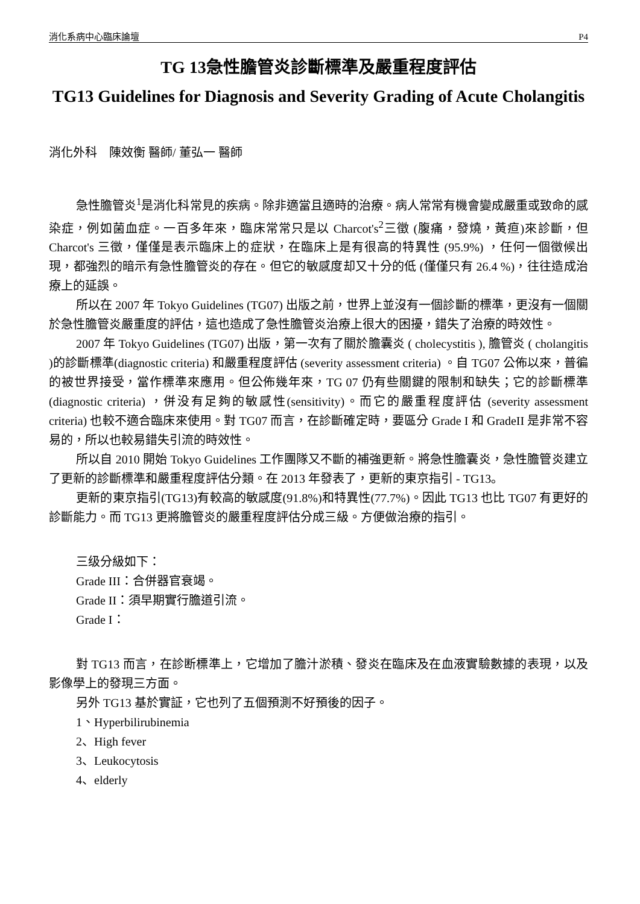消化系病中心臨床論壇 P4
TG 13急性膽管炎診斷標準及嚴重程度評估
TG13 Guidelines for Diagnosis and Severity Grading of Acute Cholangitis
消化外科　陳效衡 醫師/ 董弘一 醫師
急性膽管炎<sup>1</sup>是消化科常見的疾病。除非適當且適時的治療。病人常常有機會變成嚴重或致命的感染症，例如菌血症。一百多年來，臨床常常只是以 Charcot's<sup>2</sup>三徵 (腹痛，發燒，黃疸)來診斷，但 Charcot's 三徵，僅僅是表示臨床上的症狀，在臨床上是有很高的特異性 (95.9%) ，任何一個徵候出現，都強烈的暗示有急性膽管炎的存在。但它的敏感度却又十分的低 (僅僅只有 26.4 %)，往往造成治療上的延誤。
所以在 2007 年 Tokyo Guidelines (TG07) 出版之前，世界上並沒有一個診斷的標準，更沒有一個關於急性膽管炎嚴重度的評估，這也造成了急性膽管炎治療上很大的困擾，錯失了治療的時效性。
2007 年 Tokyo Guidelines (TG07) 出版，第一次有了關於膽囊炎 ( cholecystitis ), 膽管炎 ( cholangitis )的診斷標準(diagnostic criteria) 和嚴重程度評估 (severity assessment criteria) 。自 TG07 公佈以來，普徧的被世界接受，當作標準來應用。但公佈幾年來，TG 07 仍有些關鍵的限制和缺失；它的診斷標準(diagnostic criteria) ，併没有足夠的敏感性(sensitivity)。而它的嚴重程度評估 (severity assessment criteria) 也較不適合臨床來使用。對 TG07 而言，在診斷確定時，要區分 Grade I 和 GradeII 是非常不容易的，所以也較易錯失引流的時效性。
所以自 2010 開始 Tokyo Guidelines 工作團隊又不斷的補強更新。將急性膽囊炎，急性膽管炎建立了更新的診斷標準和嚴重程度評估分類。在 2013 年發表了，更新的東京指引 - TG13。
更新的東京指引(TG13)有較高的敏感度(91.8%)和特異性(77.7%)。因此 TG13 也比 TG07 有更好的診斷能力。而 TG13 更將膽管炎的嚴重程度評估分成三級。方便做治療的指引。
三级分級如下：
Grade III：合併器官衰竭。
Grade II：須早期實行膽道引流。
Grade I：
對 TG13 而言，在診断標準上，它增加了膽汁淤積、發炎在臨床及在血液實驗數據的表現，以及影像學上的發現三方面。
另外 TG13 基於實証，它也列了五個預測不好預後的因子。
1、Hyperbilirubinemia
2、High fever
3、Leukocytosis
4、elderly